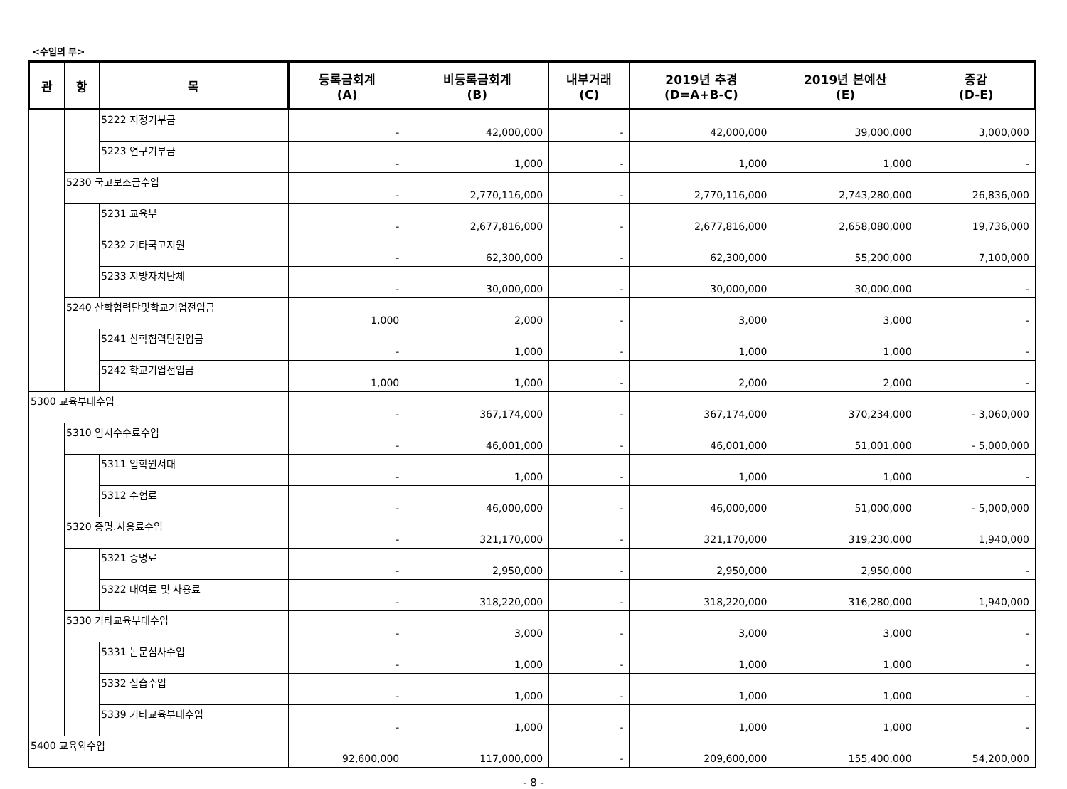<수입의 부>
| 관 | 항 | 목 | 등록금회계 (A) | 비등록금회계 (B) | 내부거래 (C) | 2019년 추경 (D=A+B-C) | 2019년 본예산 (E) | 증감 (D-E) |
| --- | --- | --- | --- | --- | --- | --- | --- | --- |
| | | 5222 지정기부금 | - | 42,000,000 | - | 42,000,000 | 39,000,000 | 3,000,000 |
| | | 5223 연구기부금 | - | 1,000 | - | 1,000 | 1,000 | - |
| | 5230 국고보조금수입 | | - | 2,770,116,000 | - | 2,770,116,000 | 2,743,280,000 | 26,836,000 |
| | | 5231 교육부 | - | 2,677,816,000 | - | 2,677,816,000 | 2,658,080,000 | 19,736,000 |
| | | 5232 기타국고지원 | - | 62,300,000 | - | 62,300,000 | 55,200,000 | 7,100,000 |
| | | 5233 지방자치단체 | - | 30,000,000 | - | 30,000,000 | 30,000,000 | - |
| | 5240 산학협력단및학교기업전입금 | | 1,000 | 2,000 | - | 3,000 | 3,000 | - |
| | | 5241 산학협력단전입금 | - | 1,000 | - | 1,000 | 1,000 | - |
| | | 5242 학교기업전입금 | 1,000 | 1,000 | - | 2,000 | 2,000 | - |
| 5300 교육부대수입 | | | - | 367,174,000 | - | 367,174,000 | 370,234,000 | - 3,060,000 |
| | 5310 입시수수료수입 | | - | 46,001,000 | - | 46,001,000 | 51,001,000 | - 5,000,000 |
| | | 5311 입학원서대 | - | 1,000 | - | 1,000 | 1,000 | - |
| | | 5312 수험료 | - | 46,000,000 | - | 46,000,000 | 51,000,000 | - 5,000,000 |
| | 5320 증명.사용료수입 | | - | 321,170,000 | - | 321,170,000 | 319,230,000 | 1,940,000 |
| | | 5321 증명료 | - | 2,950,000 | - | 2,950,000 | 2,950,000 | - |
| | | 5322 대여료 및 사용료 | - | 318,220,000 | - | 318,220,000 | 316,280,000 | 1,940,000 |
| | 5330 기타교육부대수입 | | - | 3,000 | - | 3,000 | 3,000 | - |
| | | 5331 논문심사수입 | - | 1,000 | - | 1,000 | 1,000 | - |
| | | 5332 실습수입 | - | 1,000 | - | 1,000 | 1,000 | - |
| | | 5339 기타교육부대수입 | - | 1,000 | - | 1,000 | 1,000 | - |
| 5400 교육외수입 | | | 92,600,000 | 117,000,000 | - | 209,600,000 | 155,400,000 | 54,200,000 |
- 8 -